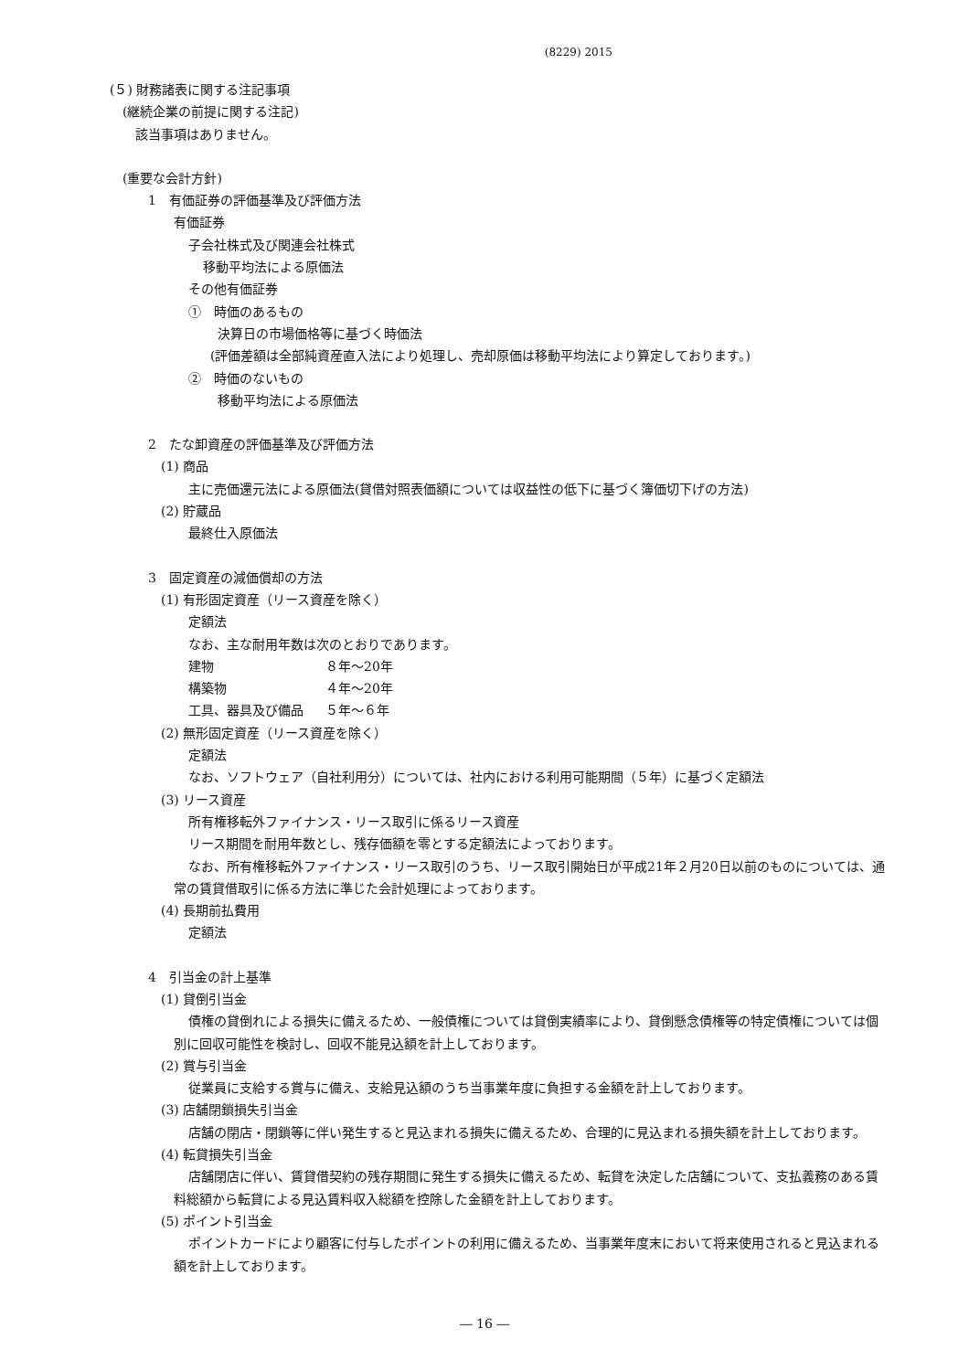(8229) 2015
(５) 財務諸表に関する注記事項
(継続企業の前提に関する注記)
該当事項はありません。
(重要な会計方針)
1　有価証券の評価基準及び評価方法
有価証券
子会社株式及び関連会社株式
移動平均法による原価法
その他有価証券
①　時価のあるもの
決算日の市場価格等に基づく時価法
(評価差額は全部純資産直入法により処理し、売却原価は移動平均法により算定しております。)
②　時価のないもの
移動平均法による原価法
2　たな卸資産の評価基準及び評価方法
(1) 商品
主に売価還元法による原価法(貸借対照表価額については収益性の低下に基づく簿価切下げの方法)
(2) 貯蔵品
最終仕入原価法
3　固定資産の減価償却の方法
(1) 有形固定資産（リース資産を除く）
定額法
なお、主な耐用年数は次のとおりであります。
| 建物 | ８年～20年 |
| 構築物 | ４年～20年 |
| 工具、器具及び備品 | ５年～６年 |
(2) 無形固定資産（リース資産を除く）
定額法
なお、ソフトウェア（自社利用分）については、社内における利用可能期間（５年）に基づく定額法
(3) リース資産
所有権移転外ファイナンス・リース取引に係るリース資産
リース期間を耐用年数とし、残存価額を零とする定額法によっております。
なお、所有権移転外ファイナンス・リース取引のうち、リース取引開始日が平成21年２月20日以前のものについては、通常の賃貸借取引に係る方法に準じた会計処理によっております。
(4) 長期前払費用
定額法
4　引当金の計上基準
(1) 貸倒引当金
債権の貸倒れによる損失に備えるため、一般債権については貸倒実績率により、貸倒懸念債権等の特定債権については個別に回収可能性を検討し、回収不能見込額を計上しております。
(2) 賞与引当金
従業員に支給する賞与に備え、支給見込額のうち当事業年度に負担する金額を計上しております。
(3) 店舗閉鎖損失引当金
店舗の閉店・閉鎖等に伴い発生すると見込まれる損失に備えるため、合理的に見込まれる損失額を計上しております。
(4) 転貸損失引当金
店舗閉店に伴い、賃貸借契約の残存期間に発生する損失に備えるため、転貸を決定した店舗について、支払義務のある賃料総額から転貸による見込賃料収入総額を控除した金額を計上しております。
(5) ポイント引当金
ポイントカードにより顧客に付与したポイントの利用に備えるため、当事業年度末において将来使用されると見込まれる額を計上しております。
― 16 ―